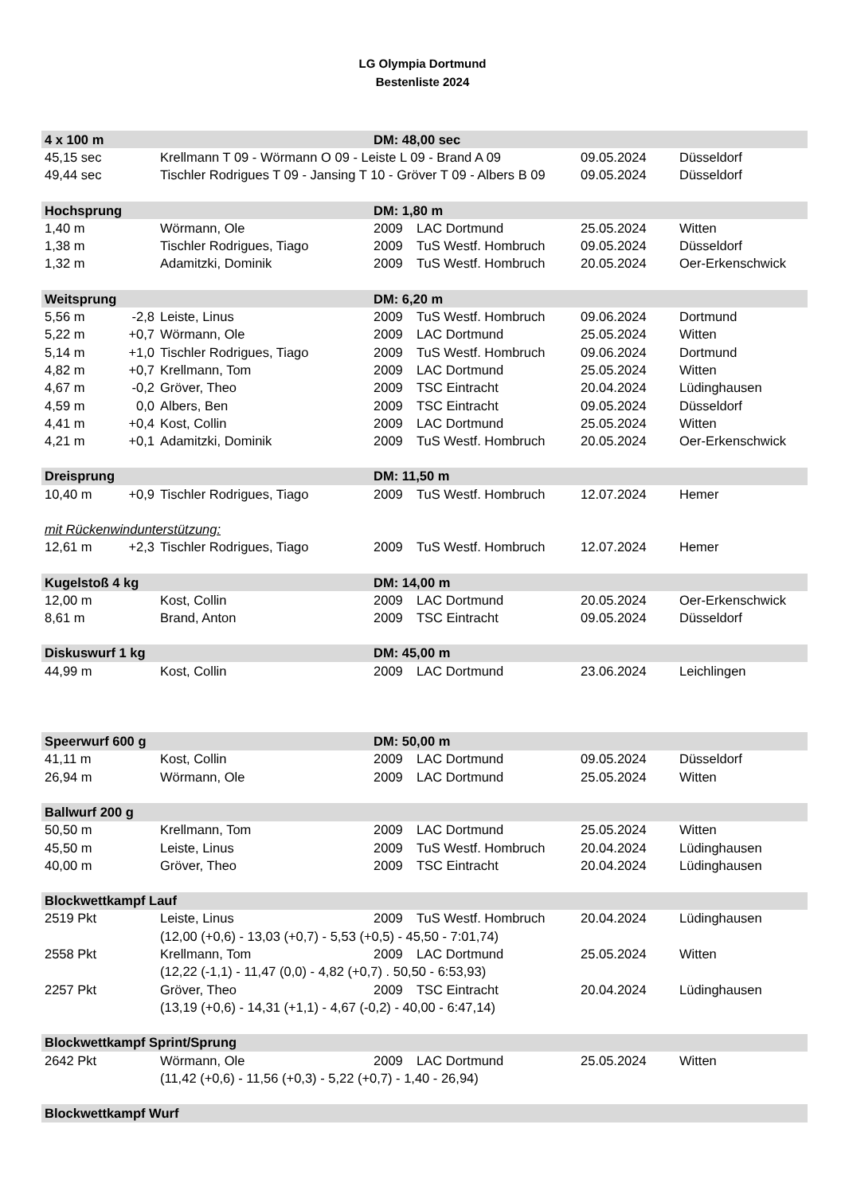LG Olympia Dortmund
Bestenliste 2024
| 4 x 100 m | | | DM: 48,00 sec | | | |
| --- | --- | --- | --- | --- | --- | --- |
| 45,15 sec | | Krellmann T 09 - Wörmann O 09 - Leiste L 09 - Brand A 09 | | | 09.05.2024 | Düsseldorf |
| 49,44 sec | | Tischler Rodrigues T 09 - Jansing T 10 - Gröver T 09 - Albers B 09 | | | 09.05.2024 | Düsseldorf |
| Hochsprung | | | DM: 1,80 m | | | |
| 1,40 m | | Wörmann, Ole | 2009 | LAC Dortmund | 25.05.2024 | Witten |
| 1,38 m | | Tischler Rodrigues, Tiago | 2009 | TuS Westf. Hombruch | 09.05.2024 | Düsseldorf |
| 1,32 m | | Adamitzki, Dominik | 2009 | TuS Westf. Hombruch | 20.05.2024 | Oer-Erkenschwick |
| Weitsprung | | | DM: 6,20 m | | | |
| 5,56 m | -2,8 | Leiste, Linus | 2009 | TuS Westf. Hombruch | 09.06.2024 | Dortmund |
| 5,22 m | +0,7 | Wörmann, Ole | 2009 | LAC Dortmund | 25.05.2024 | Witten |
| 5,14 m | +1,0 | Tischler Rodrigues, Tiago | 2009 | TuS Westf. Hombruch | 09.06.2024 | Dortmund |
| 4,82 m | +0,7 | Krellmann, Tom | 2009 | LAC Dortmund | 25.05.2024 | Witten |
| 4,67 m | -0,2 | Gröver, Theo | 2009 | TSC Eintracht | 20.04.2024 | Lüdinghausen |
| 4,59 m | 0,0 | Albers, Ben | 2009 | TSC Eintracht | 09.05.2024 | Düsseldorf |
| 4,41 m | +0,4 | Kost, Collin | 2009 | LAC Dortmund | 25.05.2024 | Witten |
| 4,21 m | +0,1 | Adamitzki, Dominik | 2009 | TuS Westf. Hombruch | 20.05.2024 | Oer-Erkenschwick |
| Dreisprung | | | DM: 11,50 m | | | |
| 10,40 m | +0,9 | Tischler Rodrigues, Tiago | 2009 | TuS Westf. Hombruch | 12.07.2024 | Hemer |
| mit Rückenwindunterstützung: | | | | | | |
| 12,61 m | +2,3 | Tischler Rodrigues, Tiago | 2009 | TuS Westf. Hombruch | 12.07.2024 | Hemer |
| Kugelstoß 4 kg | | | DM: 14,00 m | | | |
| 12,00 m | | Kost, Collin | 2009 | LAC Dortmund | 20.05.2024 | Oer-Erkenschwick |
| 8,61 m | | Brand, Anton | 2009 | TSC Eintracht | 09.05.2024 | Düsseldorf |
| Diskuswurf 1 kg | | | DM: 45,00 m | | | |
| 44,99 m | | Kost, Collin | 2009 | LAC Dortmund | 23.06.2024 | Leichlingen |
| Speerwurf 600 g | | | DM: 50,00 m | | | |
| 41,11 m | | Kost, Collin | 2009 | LAC Dortmund | 09.05.2024 | Düsseldorf |
| 26,94 m | | Wörmann, Ole | 2009 | LAC Dortmund | 25.05.2024 | Witten |
| Ballwurf 200 g | | | | | | |
| 50,50 m | | Krellmann, Tom | 2009 | LAC Dortmund | 25.05.2024 | Witten |
| 45,50 m | | Leiste, Linus | 2009 | TuS Westf. Hombruch | 20.04.2024 | Lüdinghausen |
| 40,00 m | | Gröver, Theo | 2009 | TSC Eintracht | 20.04.2024 | Lüdinghausen |
| Blockwettkampf Lauf | | | | | | |
| 2519 Pkt | | Leiste, Linus | 2009 | TuS Westf. Hombruch | 20.04.2024 | Lüdinghausen |
| | | (12,00 (+0,6) - 13,03 (+0,7) - 5,53 (+0,5) - 45,50 - 7:01,74) | | | | |
| 2558 Pkt | | Krellmann, Tom | 2009 | LAC Dortmund | 25.05.2024 | Witten |
| | | (12,22 (-1,1) - 11,47 (0,0) - 4,82 (+0,7) . 50,50 - 6:53,93) | | | | |
| 2257 Pkt | | Gröver, Theo | 2009 | TSC Eintracht | 20.04.2024 | Lüdinghausen |
| | | (13,19 (+0,6) - 14,31 (+1,1) - 4,67 (-0,2) - 40,00 - 6:47,14) | | | | |
| Blockwettkampf Sprint/Sprung | | | | | | |
| 2642 Pkt | | Wörmann, Ole | 2009 | LAC Dortmund | 25.05.2024 | Witten |
| | | (11,42 (+0,6) - 11,56 (+0,3) - 5,22 (+0,7) - 1,40 - 26,94) | | | | |
| Blockwettkampf Wurf | | | | | | |